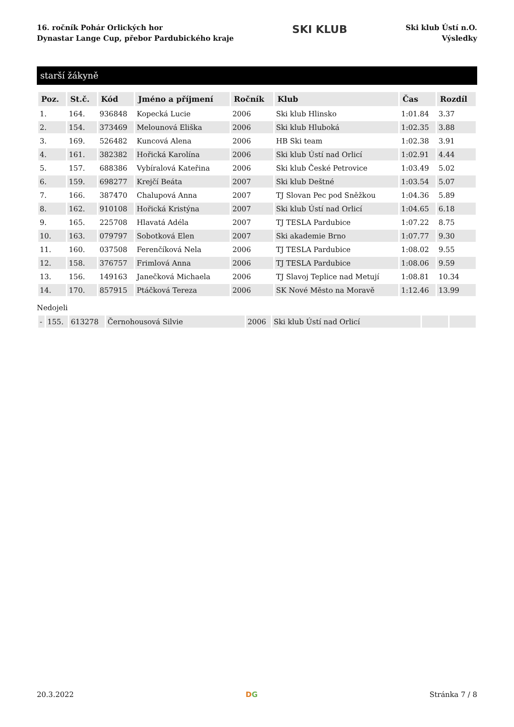16. ročník Pohár Orlických hor
Dynastar Lange Cup, přebor Pardubického kraje
SKI KLUB
Ski klub Ústí n.O.
Výsledky
starší žákyně
| Poz. | St.č. | Kód | Jméno a příjmení | Ročník | Klub | Čas | Rozdíl |
| --- | --- | --- | --- | --- | --- | --- | --- |
| 1. | 164. | 936848 | Kopecká Lucie | 2006 | Ski klub Hlinsko | 1:01.84 | 3.37 |
| 2. | 154. | 373469 | Melounová Eliška | 2006 | Ski klub Hluboká | 1:02.35 | 3.88 |
| 3. | 169. | 526482 | Kuncová Alena | 2006 | HB Ski team | 1:02.38 | 3.91 |
| 4. | 161. | 382382 | Hořická Karolína | 2006 | Ski klub Ústí nad Orlicí | 1:02.91 | 4.44 |
| 5. | 157. | 688386 | Vybíralová Kateřina | 2006 | Ski klub České Petrovice | 1:03.49 | 5.02 |
| 6. | 159. | 698277 | Krejčí Beáta | 2007 | Ski klub Deštné | 1:03.54 | 5.07 |
| 7. | 166. | 387470 | Chalupová Anna | 2007 | TJ Slovan Pec pod Sněžkou | 1:04.36 | 5.89 |
| 8. | 162. | 910108 | Hořická Kristýna | 2007 | Ski klub Ústí nad Orlicí | 1:04.65 | 6.18 |
| 9. | 165. | 225708 | Hlavatá Adéla | 2007 | TJ TESLA Pardubice | 1:07.22 | 8.75 |
| 10. | 163. | 079797 | Sobotková Elen | 2007 | Ski akademie Brno | 1:07.77 | 9.30 |
| 11. | 160. | 037508 | Ferenčíková Nela | 2006 | TJ TESLA Pardubice | 1:08.02 | 9.55 |
| 12. | 158. | 376757 | Frimlová Anna | 2006 | TJ TESLA Pardubice | 1:08.06 | 9.59 |
| 13. | 156. | 149163 | Janečková Michaela | 2006 | TJ Slavoj Teplice nad Metují | 1:08.81 | 10.34 |
| 14. | 170. | 857915 | Ptáčková Tereza | 2006 | SK Nové Město na Moravě | 1:12.46 | 13.99 |
Nedojeli
| - | 155. | 613278 | Černohousová Silvie | 2006 | Ski klub Ústí nad Orlicí | | |
20.3.2022 DG Stránka 7 / 8